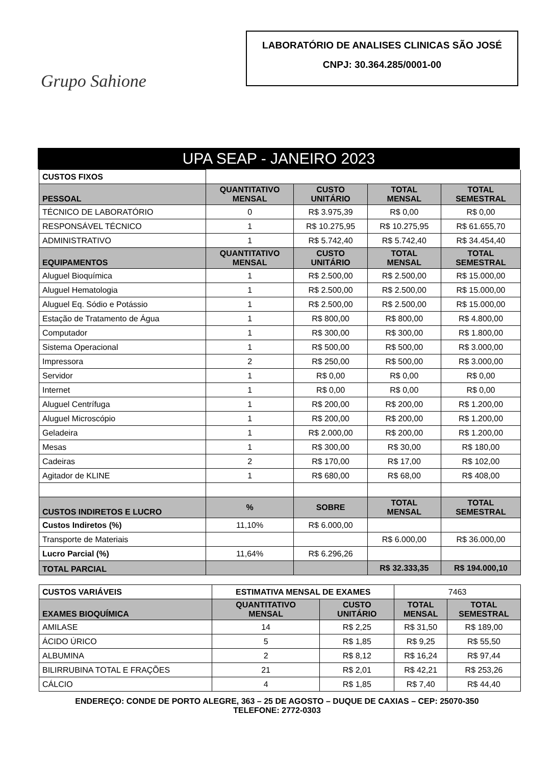Grupo Sahione
LABORATÓRIO DE ANALISES CLINICAS SÃO JOSÉ
CNPJ: 30.364.285/0001-00
UPA SEAP - JANEIRO 2023
| CUSTOS FIXOS | | | | |
| PESSOAL | QUANTITATIVO MENSAL | CUSTO UNITÁRIO | TOTAL MENSAL | TOTAL SEMESTRAL |
| TÉCNICO DE LABORATÓRIO | 0 | R$ 3.975,39 | R$ 0,00 | R$ 0,00 |
| RESPONSÁVEL TÉCNICO | 1 | R$ 10.275,95 | R$ 10.275,95 | R$ 61.655,70 |
| ADMINISTRATIVO | 1 | R$ 5.742,40 | R$ 5.742,40 | R$ 34.454,40 |
| EQUIPAMENTOS | QUANTITATIVO MENSAL | CUSTO UNITÁRIO | TOTAL MENSAL | TOTAL SEMESTRAL |
| Aluguel Bioquímica | 1 | R$ 2.500,00 | R$ 2.500,00 | R$ 15.000,00 |
| Aluguel Hematologia | 1 | R$ 2.500,00 | R$ 2.500,00 | R$ 15.000,00 |
| Aluguel Eq. Sódio e Potássio | 1 | R$ 2.500,00 | R$ 2.500,00 | R$ 15.000,00 |
| Estação de Tratamento de Água | 1 | R$ 800,00 | R$ 800,00 | R$ 4.800,00 |
| Computador | 1 | R$ 300,00 | R$ 300,00 | R$ 1.800,00 |
| Sistema Operacional | 1 | R$ 500,00 | R$ 500,00 | R$ 3.000,00 |
| Impressora | 2 | R$ 250,00 | R$ 500,00 | R$ 3.000,00 |
| Servidor | 1 | R$ 0,00 | R$ 0,00 | R$ 0,00 |
| Internet | 1 | R$ 0,00 | R$ 0,00 | R$ 0,00 |
| Aluguel Centrífuga | 1 | R$ 200,00 | R$ 200,00 | R$ 1.200,00 |
| Aluguel Microscópio | 1 | R$ 200,00 | R$ 200,00 | R$ 1.200,00 |
| Geladeira | 1 | R$ 2.000,00 | R$ 200,00 | R$ 1.200,00 |
| Mesas | 1 | R$ 300,00 | R$ 30,00 | R$ 180,00 |
| Cadeiras | 2 | R$ 170,00 | R$ 17,00 | R$ 102,00 |
| Agitador de KLINE | 1 | R$ 680,00 | R$ 68,00 | R$ 408,00 |
| CUSTOS INDIRETOS E LUCRO | % | SOBRE | TOTAL MENSAL | TOTAL SEMESTRAL |
| Custos Indiretos (%) | 11,10% | R$ 6.000,00 | | |
| Transporte de Materiais | | | R$ 6.000,00 | R$ 36.000,00 |
| Lucro Parcial (%) | 11,64% | R$ 6.296,26 | | |
| TOTAL PARCIAL | | | R$ 32.333,35 | R$ 194.000,10 |
| CUSTOS VARIÁVEIS | ESTIMATIVA MENSAL DE EXAMES | | 7463 | |
| EXAMES BIOQUÍMICA | QUANTITATIVO MENSAL | CUSTO UNITÁRIO | TOTAL MENSAL | TOTAL SEMESTRAL |
| AMILASE | 14 | R$ 2,25 | R$ 31,50 | R$ 189,00 |
| ÁCIDO ÚRICO | 5 | R$ 1,85 | R$ 9,25 | R$ 55,50 |
| ALBUMINA | 2 | R$ 8,12 | R$ 16,24 | R$ 97,44 |
| BILIRRUBINA TOTAL E FRAÇÕES | 21 | R$ 2,01 | R$ 42,21 | R$ 253,26 |
| CÁLCIO | 4 | R$ 1,85 | R$ 7,40 | R$ 44,40 |
ENDEREÇO: CONDE DE PORTO ALEGRE, 363 – 25 DE AGOSTO – DUQUE DE CAXIAS – CEP: 25070-350
TELEFONE: 2772-0303